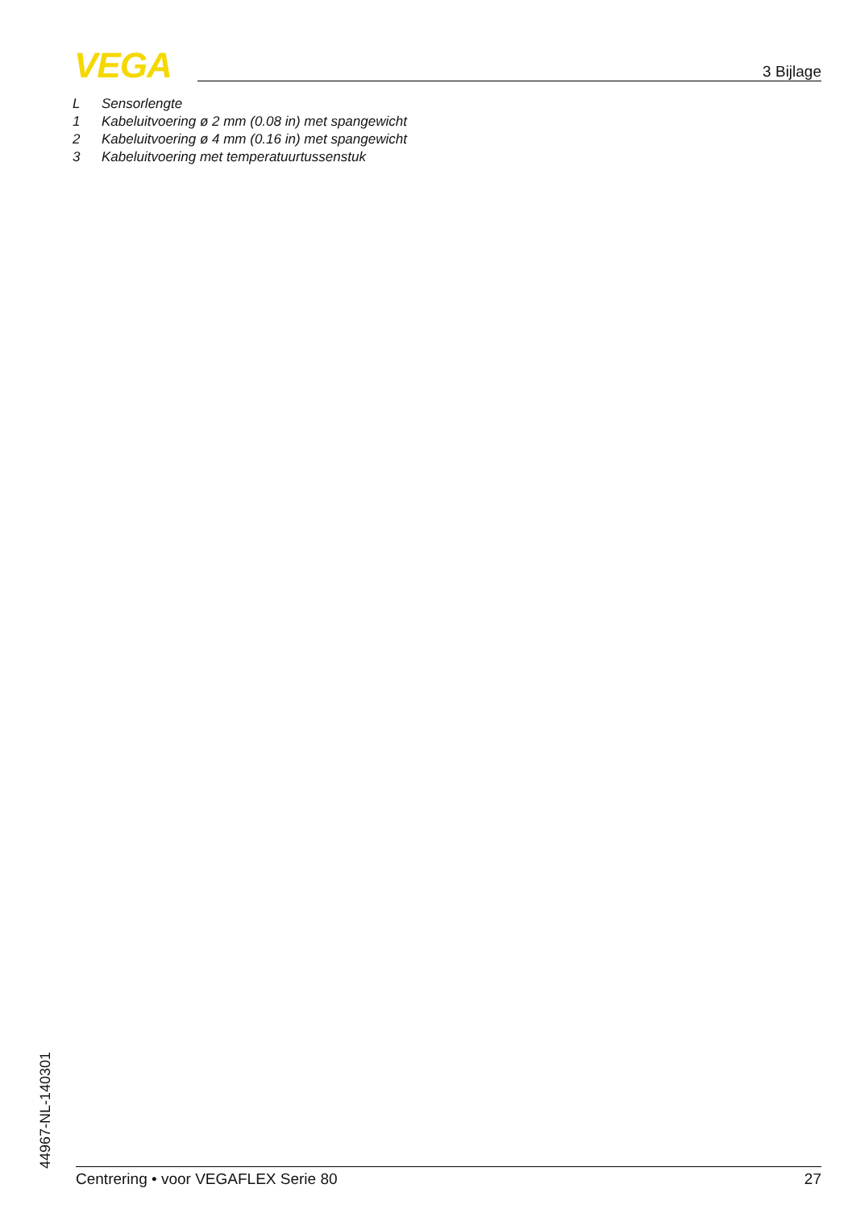VEGA 3 Bijlage
L Sensorlengte
1 Kabeluitvoering ø 2 mm (0.08 in) met spangewicht
2 Kabeluitvoering ø 4 mm (0.16 in) met spangewicht
3 Kabeluitvoering met temperatuurtussenstuk
44967-NL-140301
Centrering • voor VEGAFLEX Serie 80 27